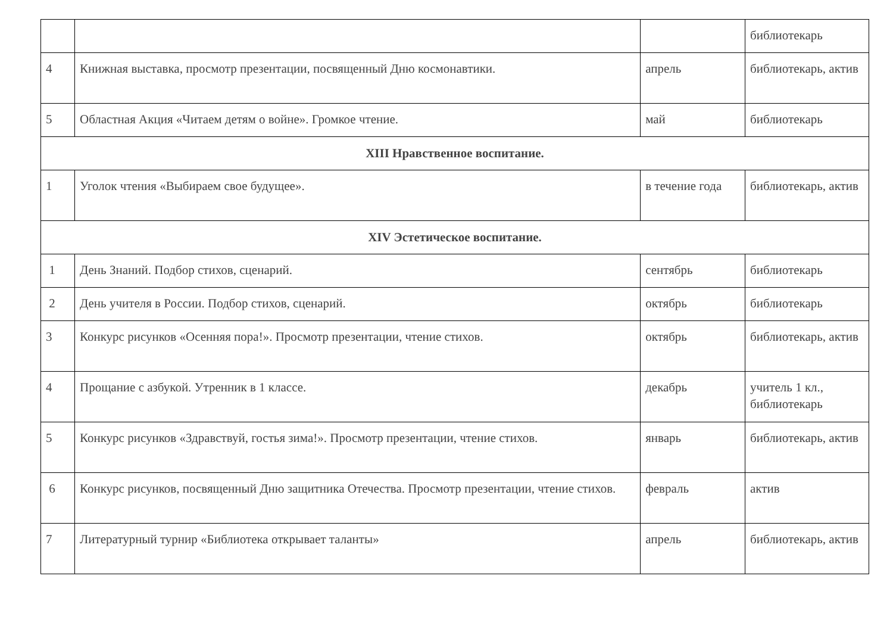| | | | библиотекарь |
| 4 | Книжная выставка, просмотр презентации, посвященный Дню космонавтики. | апрель | библиотекарь, актив |
| 5 | Областная Акция «Читаем детям о войне». Громкое чтение. | май | библиотекарь |
| XIII Нравственное воспитание. | | | |
| 1 | Уголок чтения «Выбираем свое будущее». | в течение года | библиотекарь, актив |
| XIV Эстетическое воспитание. | | | |
| 1 | День Знаний. Подбор стихов, сценарий. | сентябрь | библиотекарь |
| 2 | День учителя в России. Подбор стихов, сценарий. | октябрь | библиотекарь |
| 3 | Конкурс рисунков «Осенняя пора!». Просмотр презентации, чтение стихов. | октябрь | библиотекарь, актив |
| 4 | Прощание с азбукой. Утренник в 1 классе. | декабрь | учитель 1 кл., библиотекарь |
| 5 | Конкурс рисунков «Здравствуй, гостья зима!». Просмотр презентации, чтение стихов. | январь | библиотекарь, актив |
| 6 | Конкурс рисунков, посвященный Дню защитника Отечества. Просмотр презентации, чтение стихов. | февраль | актив |
| 7 | Литературный турнир «Библиотека открывает таланты» | апрель | библиотекарь, актив |